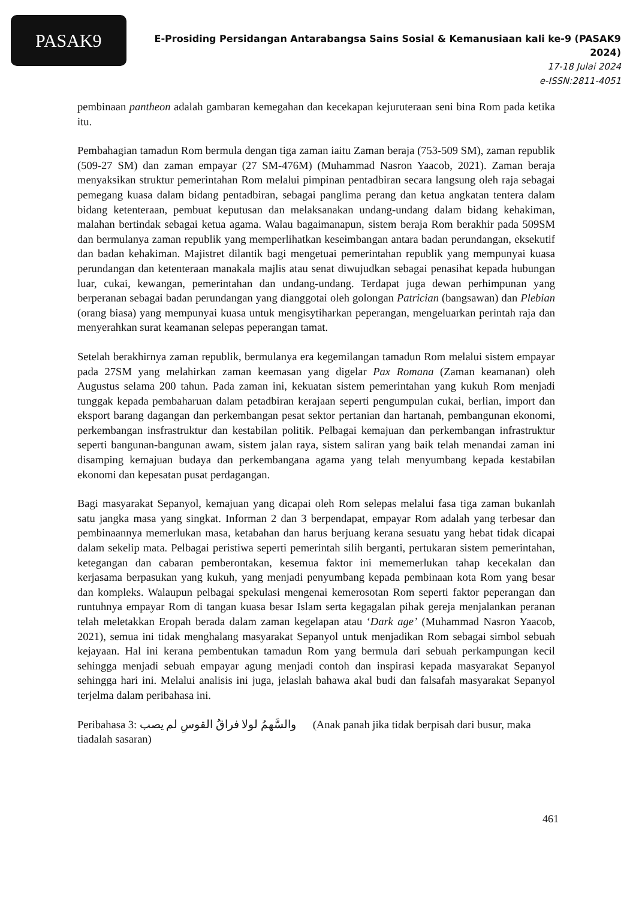PASAK9
E-Prosiding Persidangan Antarabangsa Sains Sosial & Kemanusiaan kali ke-9 (PASAK9 2024)
17-18 Julai 2024
e-ISSN:2811-4051
pembinaan pantheon adalah gambaran kemegahan dan kecekapan kejuruteraan seni bina Rom pada ketika itu.
Pembahagian tamadun Rom bermula dengan tiga zaman iaitu Zaman beraja (753-509 SM), zaman republik (509-27 SM) dan zaman empayar (27 SM-476M) (Muhammad Nasron Yaacob, 2021). Zaman beraja menyaksikan struktur pemerintahan Rom melalui pimpinan pentadbiran secara langsung oleh raja sebagai pemegang kuasa dalam bidang pentadbiran, sebagai panglima perang dan ketua angkatan tentera dalam bidang ketenteraan, pembuat keputusan dan melaksanakan undang-undang dalam bidang kehakiman, malahan bertindak sebagai ketua agama. Walau bagaimanapun, sistem beraja Rom berakhir pada 509SM dan bermulanya zaman republik yang memperlihatkan keseimbangan antara badan perundangan, eksekutif dan badan kehakiman. Majistret dilantik bagi mengetuai pemerintahan republik yang mempunyai kuasa perundangan dan ketenteraan manakala majlis atau senat diwujudkan sebagai penasihat kepada hubungan luar, cukai, kewangan, pemerintahan dan undang-undang. Terdapat juga dewan perhimpunan yang berperanan sebagai badan perundangan yang dianggotai oleh golongan Patrician (bangsawan) dan Plebian (orang biasa) yang mempunyai kuasa untuk mengisytiharkan peperangan, mengeluarkan perintah raja dan menyerahkan surat keamanan selepas peperangan tamat.
Setelah berakhirnya zaman republik, bermulanya era kegemilangan tamadun Rom melalui sistem empayar pada 27SM yang melahirkan zaman keemasan yang digelar Pax Romana (Zaman keamanan) oleh Augustus selama 200 tahun. Pada zaman ini, kekuatan sistem pemerintahan yang kukuh Rom menjadi tunggak kepada pembaharuan dalam petadbiran kerajaan seperti pengumpulan cukai, berlian, import dan eksport barang dagangan dan perkembangan pesat sektor pertanian dan hartanah, pembangunan ekonomi, perkembangan insfrastruktur dan kestabilan politik. Pelbagai kemajuan dan perkembangan infrastruktur seperti bangunan-bangunan awam, sistem jalan raya, sistem saliran yang baik telah menandai zaman ini disamping kemajuan budaya dan perkembangana agama yang telah menyumbang kepada kestabilan ekonomi dan kepesatan pusat perdagangan.
Bagi masyarakat Sepanyol, kemajuan yang dicapai oleh Rom selepas melalui fasa tiga zaman bukanlah satu jangka masa yang singkat. Informan 2 dan 3 berpendapat, empayar Rom adalah yang terbesar dan pembinaannya memerlukan masa, ketabahan dan harus berjuang kerana sesuatu yang hebat tidak dicapai dalam sekelip mata. Pelbagai peristiwa seperti pemerintah silih berganti, pertukaran sistem pemerintahan, ketegangan dan cabaran pemberontakan, kesemua faktor ini mememerlukan tahap kecekalan dan kerjasama berpasukan yang kukuh, yang menjadi penyumbang kepada pembinaan kota Rom yang besar dan kompleks. Walaupun pelbagai spekulasi mengenai kemerosotan Rom seperti faktor peperangan dan runtuhnya empayar Rom di tangan kuasa besar Islam serta kegagalan pihak gereja menjalankan peranan telah meletakkan Eropah berada dalam zaman kegelapan atau ‘Dark age’ (Muhammad Nasron Yaacob, 2021), semua ini tidak menghalang masyarakat Sepanyol untuk menjadikan Rom sebagai simbol sebuah kejayaan. Hal ini kerana pembentukan tamadun Rom yang bermula dari sebuah perkampungan kecil sehingga menjadi sebuah empayar agung menjadi contoh dan inspirasi kepada masyarakat Sepanyol sehingga hari ini. Melalui analisis ini juga, jelaslah bahawa akal budi dan falsafah masyarakat Sepanyol terjelma dalam peribahasa ini.
Peribahasa 3: والسَّهمُ لولا فراقُ القوسِ لم يصب (Anak panah jika tidak berpisah dari busur, maka tiadalah sasaran)
461